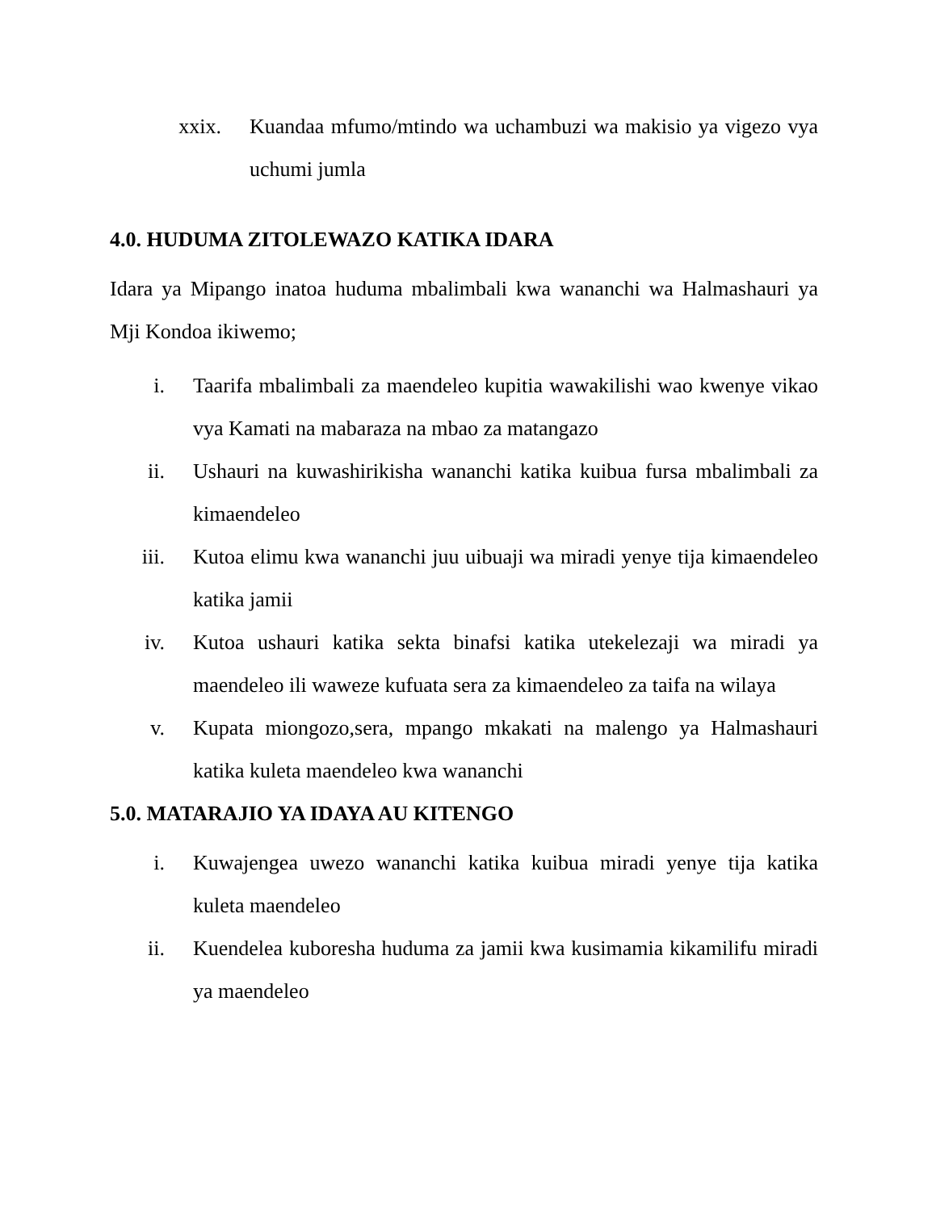xxix. Kuandaa mfumo/mtindo wa uchambuzi wa makisio ya vigezo vya uchumi jumla
4.0. HUDUMA ZITOLEWAZO KATIKA IDARA
Idara ya Mipango inatoa huduma mbalimbali kwa wananchi wa Halmashauri ya Mji Kondoa ikiwemo;
i. Taarifa mbalimbali za maendeleo kupitia wawakilishi wao kwenye vikao vya Kamati na mabaraza na mbao za matangazo
ii. Ushauri na kuwashirikisha wananchi katika kuibua fursa mbalimbali za kimaendeleo
iii. Kutoa elimu kwa wananchi juu uibuaji wa miradi yenye tija kimaendeleo katika jamii
iv. Kutoa ushauri katika sekta binafsi katika utekelezaji wa miradi ya maendeleo ili waweze kufuata sera za kimaendeleo za taifa na wilaya
v. Kupata miongozo,sera, mpango mkakati na malengo ya Halmashauri katika kuleta maendeleo kwa wananchi
5.0. MATARAJIO YA IDAYA AU KITENGO
i. Kuwajengea uwezo wananchi katika kuibua miradi yenye tija katika kuleta maendeleo
ii. Kuendelea kuboresha huduma za jamii kwa kusimamia kikamilifu miradi ya maendeleo